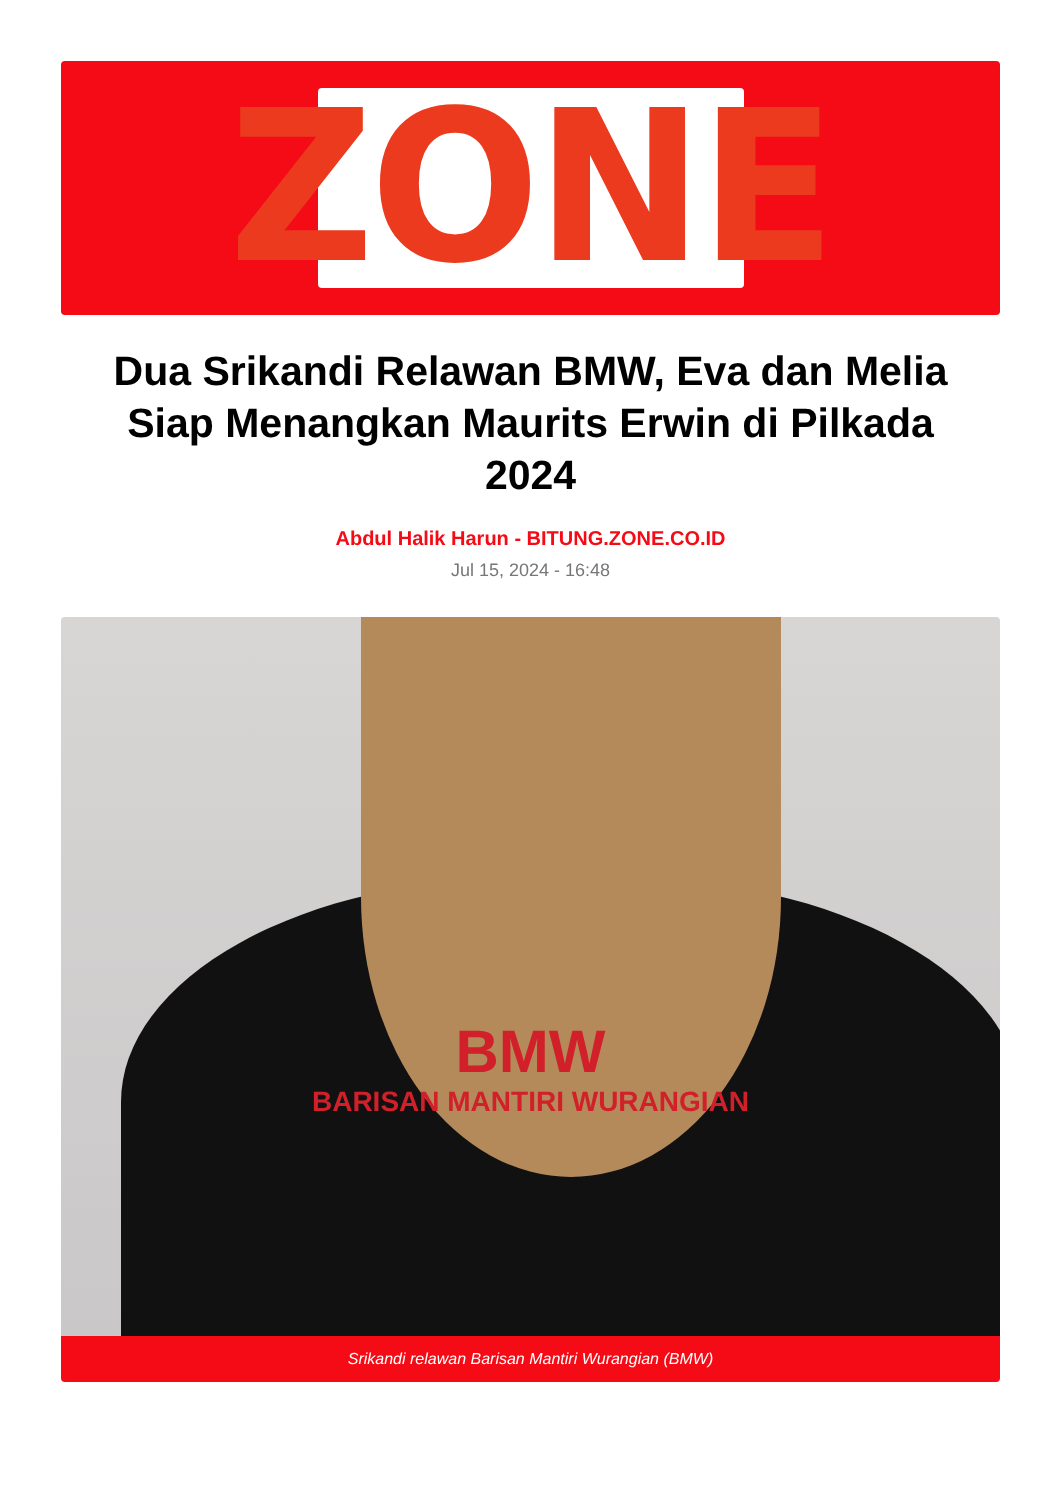ZONE
Dua Srikandi Relawan BMW, Eva dan Melia Siap Menangkan Maurits Erwin di Pilkada 2024
Abdul Halik Harun - BITUNG.ZONE.CO.ID
Jul 15, 2024 - 16:48
BMW
BARISAN MANTIRI WURANGIAN
Srikandi relawan Barisan Mantiri Wurangian (BMW)